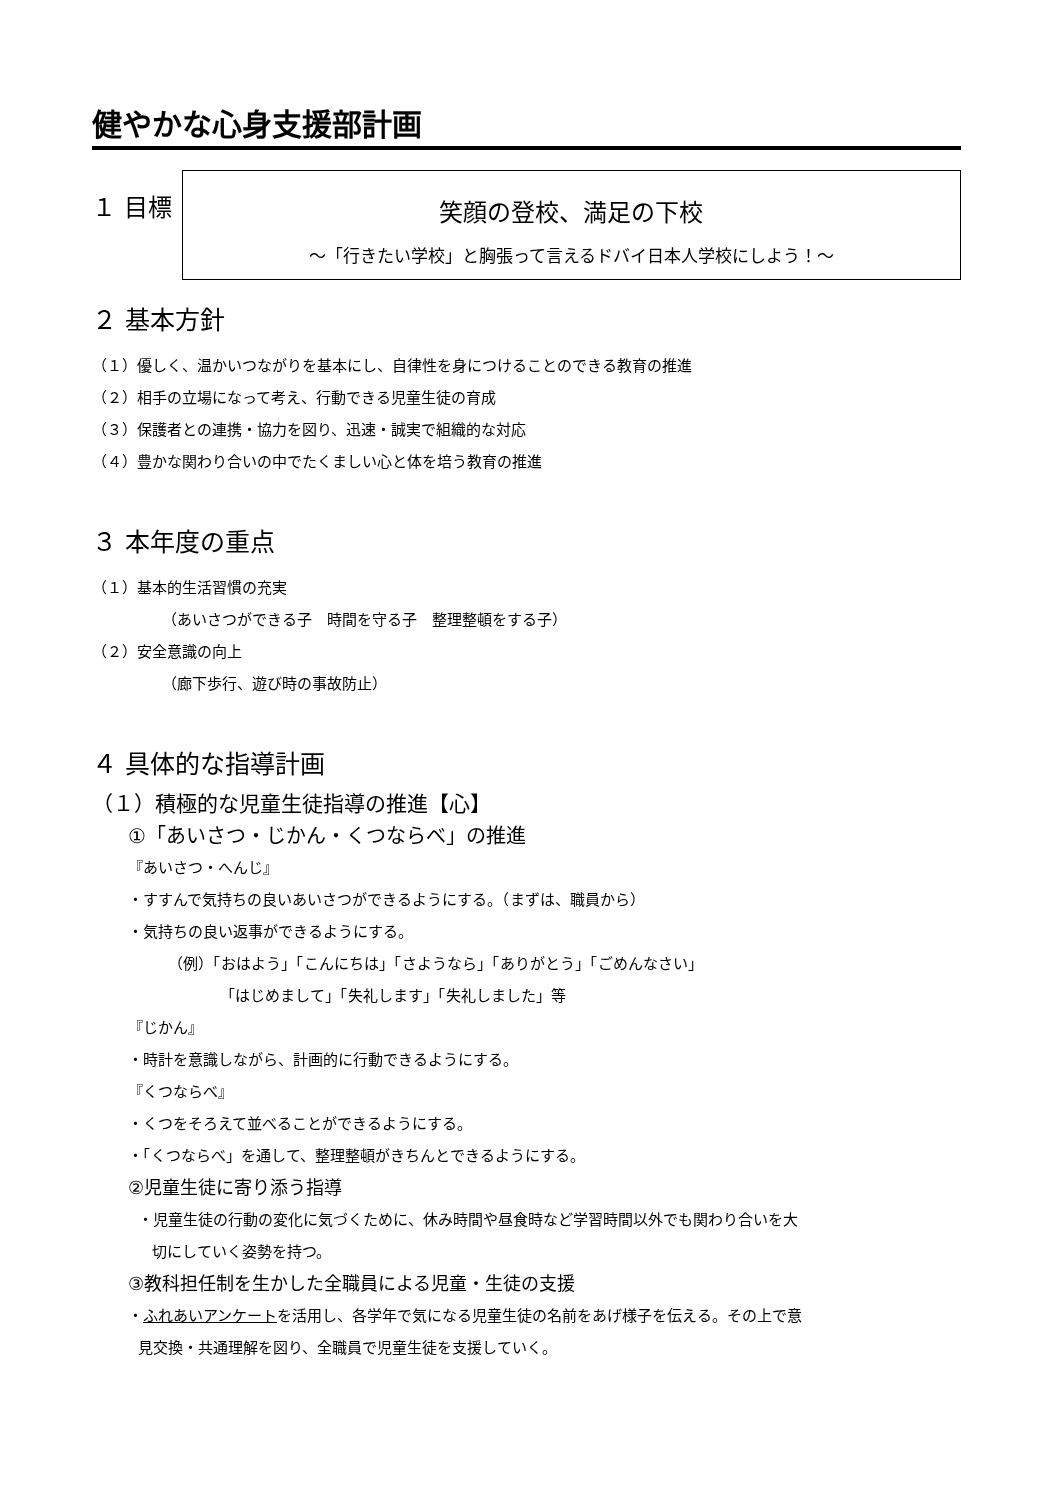健やかな心身支援部計画
１ 目標
笑顔の登校、満足の下校
～「行きたい学校」と胸張って言えるドバイ日本人学校にしよう！～
２ 基本方針
（１）優しく、温かいつながりを基本にし、自律性を身につけることのできる教育の推進
（２）相手の立場になって考え、行動できる児童生徒の育成
（３）保護者との連携・協力を図り、迅速・誠実で組織的な対応
（４）豊かな関わり合いの中でたくましい心と体を培う教育の推進
３ 本年度の重点
（１）基本的生活習慣の充実
（あいさつができる子　時間を守る子　整理整頓をする子）
（２）安全意識の向上
（廊下歩行、遊び時の事故防止）
４ 具体的な指導計画
（１）積極的な児童生徒指導の推進【心】
①「あいさつ・じかん・くつならべ」の推進
『あいさつ・へんじ』
・すすんで気持ちの良いあいさつができるようにする。（まずは、職員から）
・気持ちの良い返事ができるようにする。
（例）「おはよう」「こんにちは」「さようなら」「ありがとう」「ごめんなさい」
「はじめまして」「失礼します」「失礼しました」等
『じかん』
・時計を意識しながら、計画的に行動できるようにする。
『くつならべ』
・くつをそろえて並べることができるようにする。
・「くつならべ」を通して、整理整頓がきちんとできるようにする。
②児童生徒に寄り添う指導
・児童生徒の行動の変化に気づくために、休み時間や昼食時など学習時間以外でも関わり合いを大
切にしていく姿勢を持つ。
③教科担任制を生かした全職員による児童・生徒の支援
・ふれあいアンケートを活用し、各学年で気になる児童生徒の名前をあげ様子を伝える。その上で意
見交換・共通理解を図り、全職員で児童生徒を支援していく。